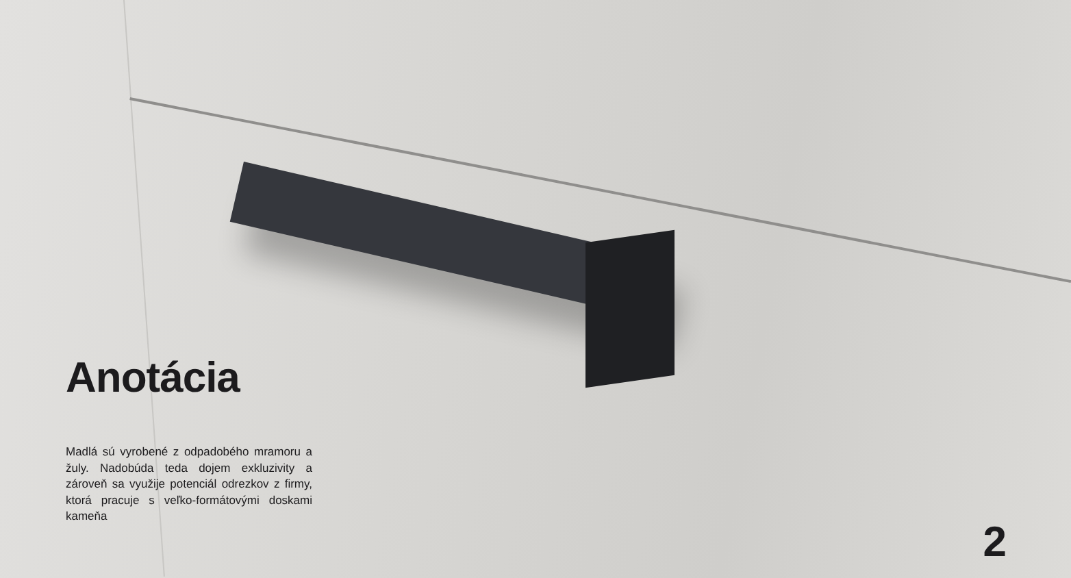Anotácia
Madlá sú vyrobené z odpadobého mramoru a žuly. Nadobúda teda dojem exkluzivity a zároveň sa využije potenciál odrezkov z firmy, ktorá pracuje s veľko-formátovými doskami kameňa
2